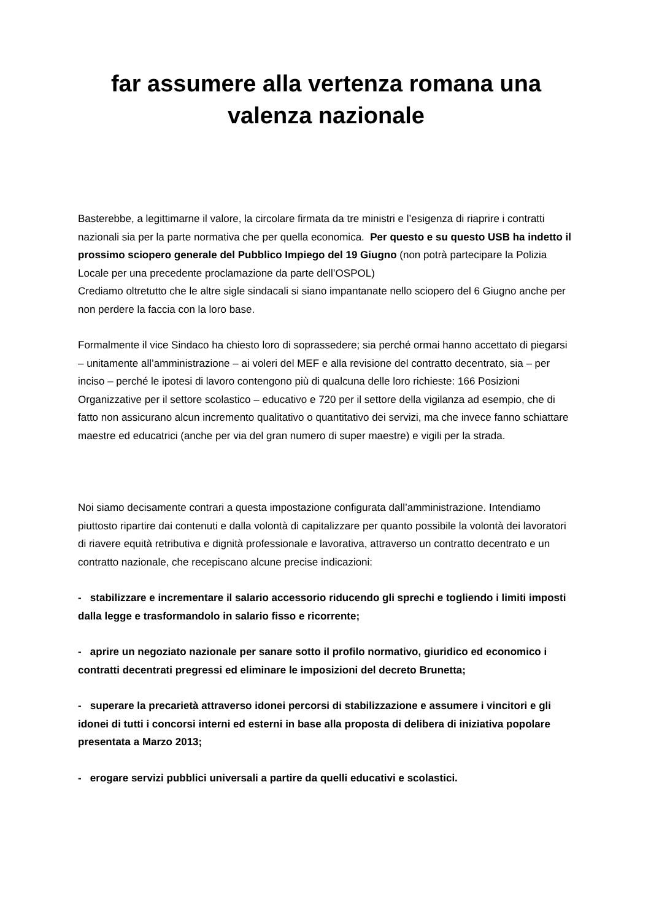far assumere alla vertenza romana una valenza nazionale
Basterebbe, a legittimarne il valore, la circolare firmata da tre ministri e l’esigenza di riaprire i contratti nazionali sia per la parte normativa che per quella economica. Per questo e su questo USB ha indetto il prossimo sciopero generale del Pubblico Impiego del 19 Giugno (non potrà partecipare la Polizia Locale per una precedente proclamazione da parte dell’OSPOL)
Crediamo oltretutto che le altre sigle sindacali si siano impantanate nello sciopero del 6 Giugno anche per non perdere la faccia con la loro base.
Formalmente il vice Sindaco ha chiesto loro di soprassedere; sia perché ormai hanno accettato di piegarsi – unitamente all’amministrazione – ai voleri del MEF e alla revisione del contratto decentrato, sia – per inciso – perché le ipotesi di lavoro contengono più di qualcuna delle loro richieste: 166 Posizioni Organizzative per il settore scolastico – educativo e 720 per il settore della vigilanza ad esempio, che di fatto non assicurano alcun incremento qualitativo o quantitativo dei servizi, ma che invece fanno schiattare maestre ed educatrici (anche per via del gran numero di super maestre) e vigili per la strada.
Noi siamo decisamente contrari a questa impostazione configurata dall’amministrazione. Intendiamo piuttosto ripartire dai contenuti e dalla volontà di capitalizzare per quanto possibile la volontà dei lavoratori di riavere equità retributiva e dignità professionale e lavorativa, attraverso un contratto decentrato e un contratto nazionale, che recepiscano alcune precise indicazioni:
- stabilizzare e incrementare il salario accessorio riducendo gli sprechi e togliendo i limiti imposti dalla legge e trasformandolo in salario fisso e ricorrente;
- aprire un negoziato nazionale per sanare sotto il profilo normativo, giuridico ed economico i contratti decentrati pregressi ed eliminare le imposizioni del decreto Brunetta;
- superare la precarietà attraverso idonei percorsi di stabilizzazione e assumere i vincitori e gli idonei di tutti i concorsi interni ed esterni in base alla proposta di delibera di iniziativa popolare presentata a Marzo 2013;
- erogare servizi pubblici universali a partire da quelli educativi e scolastici.